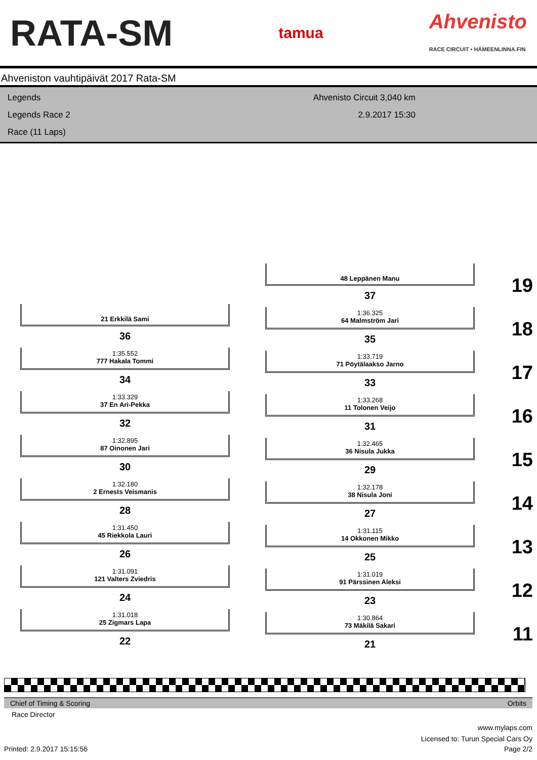RATA-SM tamua Ahvenisto
RACE CIRCUIT • HÄMEENLINNA.FIN
Ahveniston vauhtipäivät 2017 Rata-SM
Legends
Legends Race 2
Race (11 Laps)
Ahvenisto Circuit 3,040 km
2.9.2017 15:30
48 Leppänen Manu
37 19
21 Erkkilä Sami
36
1:36.325
64 Malmström Jari
35 18
1:35.552
777 Hakala Tommi
34
1:33.719
71 Pöytälaakso Jarno
33 17
1:33.329
37 En Ari-Pekka
32
1:33.268
11 Tolonen Veijo
31 16
1:32.895
87 Oinonen Jari
30
1:32.465
36 Nisula Jukka
29 15
1:32.180
2 Ernests Veismanis
28
1:32.178
38 Nisula Joni
27 14
1:31.450
45 Riekkola Lauri
26
1:31.115
14 Okkonen Mikko
25 13
1:31.091
121 Valters Zviedris
24
1:31.019
91 Pärssinen Aleksi
23 12
1:31.018
25 Zigmars Lapa
22
1:30.864
73 Mäkilä Sakari
21 11
Chief of Timing & Scoring Orbits
Race Director
www.mylaps.com
Licensed to: Turun Special Cars Oy
Printed: 2.9.2017 15:15:56 Page 2/2